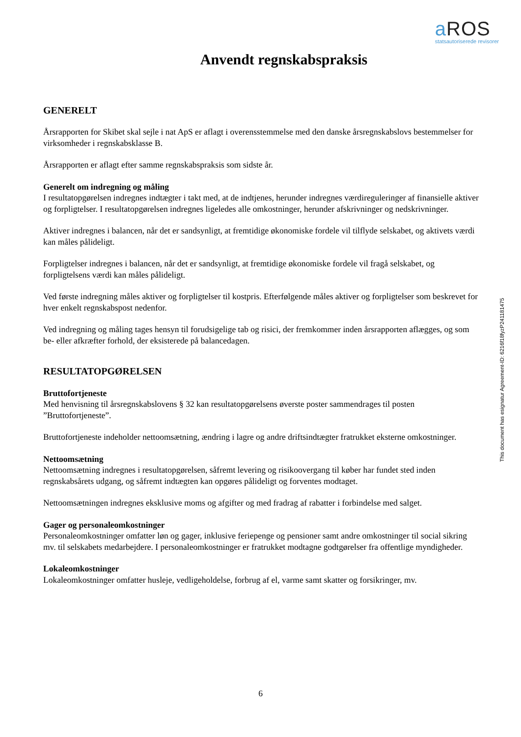a ROS
statsautoriserede revisorer
Anvendt regnskabspraksis
GENERELT
Årsrapporten for Skibet skal sejle i nat ApS er aflagt i overensstemmelse med den danske årsregnskabslovs bestemmelser for virksomheder i regnskabsklasse B.
Årsrapporten er aflagt efter samme regnskabspraksis som sidste år.
Generelt om indregning og måling
I resultatopgørelsen indregnes indtægter i takt med, at de indtjenes, herunder indregnes værdireguleringer af finansielle aktiver og forpligtelser. I resultatopgørelsen indregnes ligeledes alle omkostninger, herunder afskrivninger og nedskrivninger.
Aktiver indregnes i balancen, når det er sandsynligt, at fremtidige økonomiske fordele vil tilflyde selskabet, og aktivets værdi kan måles pålideligt.
Forpligtelser indregnes i balancen, når det er sandsynligt, at fremtidige økonomiske fordele vil fragå selskabet, og forpligtelsens værdi kan måles pålideligt.
Ved første indregning måles aktiver og forpligtelser til kostpris. Efterfølgende måles aktiver og forpligtelser som beskrevet for hver enkelt regnskabspost nedenfor.
Ved indregning og måling tages hensyn til forudsigelige tab og risici, der fremkommer inden årsrapporten aflægges, og som be- eller afkræfter forhold, der eksisterede på balancedagen.
RESULTATOPGØRELSEN
Bruttofortjeneste
Med henvisning til årsregnskabslovens § 32 kan resultatopgørelsens øverste poster sammendrages til posten ”Bruttofortjeneste”.
Bruttofortjeneste indeholder nettoomsætning, ændring i lagre og andre driftsindtægter fratrukket eksterne omkostninger.
Nettoomsætning
Nettoomsætning indregnes i resultatopgørelsen, såfremt levering og risikoovergang til køber har fundet sted inden regnskabsårets udgang, og såfremt indtægten kan opgøres pålideligt og forventes modtaget.
Nettoomsætningen indregnes eksklusive moms og afgifter og med fradrag af rabatter i forbindelse med salget.
Gager og personaleomkostninger
Personaleomkostninger omfatter løn og gager, inklusive feriepenge og pensioner samt andre omkostninger til social sikring mv. til selskabets medarbejdere. I personaleomkostninger er fratrukket modtagne godtgørelser fra offentlige myndigheder.
Lokaleomkostninger
Lokaleomkostninger omfatter husleje, vedligeholdelse, forbrug af el, varme samt skatter og forsikringer, mv.
This document has esignatur Agreement-ID: 6216f18fyzP241181475
6